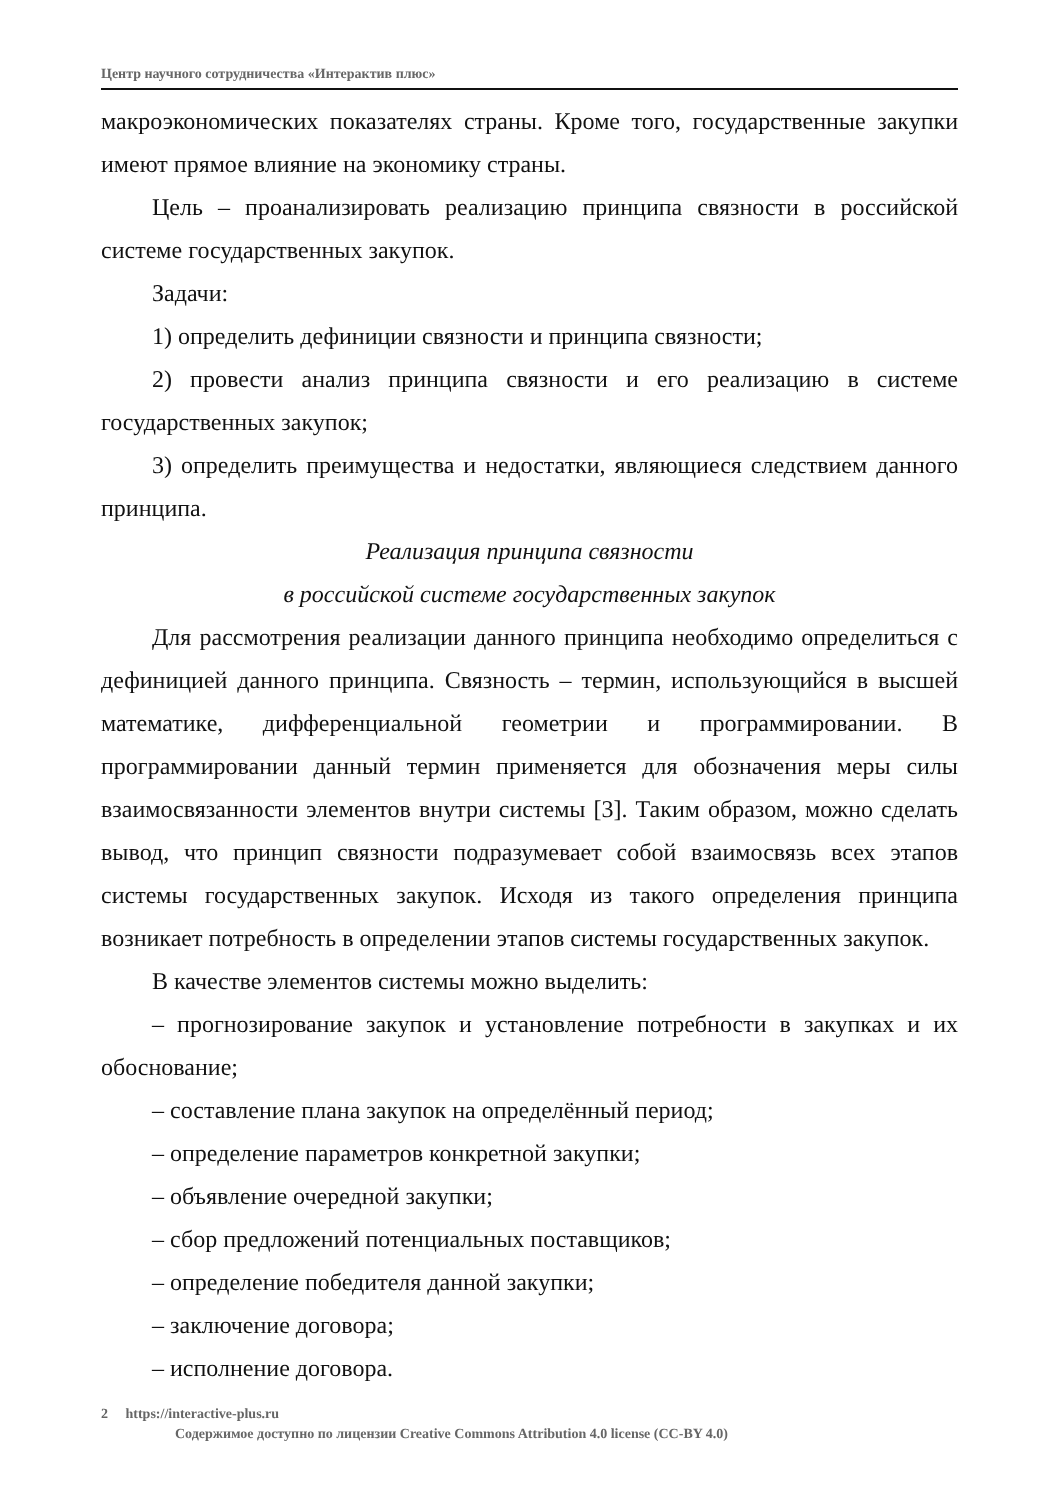Центр научного сотрудничества «Интерактив плюс»
макроэкономических показателях страны. Кроме того, государственные закупки имеют прямое влияние на экономику страны.
Цель – проанализировать реализацию принципа связности в российской системе государственных закупок.
Задачи:
1) определить дефиниции связности и принципа связности;
2) провести анализ принципа связности и его реализацию в системе государственных закупок;
3) определить преимущества и недостатки, являющиеся следствием данного принципа.
Реализация принципа связности
в российской системе государственных закупок
Для рассмотрения реализации данного принципа необходимо определиться с дефиницией данного принципа. Связность – термин, использующийся в высшей математике, дифференциальной геометрии и программировании. В программировании данный термин применяется для обозначения меры силы взаимосвязанности элементов внутри системы [3]. Таким образом, можно сделать вывод, что принцип связности подразумевает собой взаимосвязь всех этапов системы государственных закупок. Исходя из такого определения принципа возникает потребность в определении этапов системы государственных закупок.
В качестве элементов системы можно выделить:
– прогнозирование закупок и установление потребности в закупках и их обоснование;
– составление плана закупок на определённый период;
– определение параметров конкретной закупки;
– объявление очередной закупки;
– сбор предложений потенциальных поставщиков;
– определение победителя данной закупки;
– заключение договора;
– исполнение договора.
2 https://interactive-plus.ru
Содержимое доступно по лицензии Creative Commons Attribution 4.0 license (CC-BY 4.0)